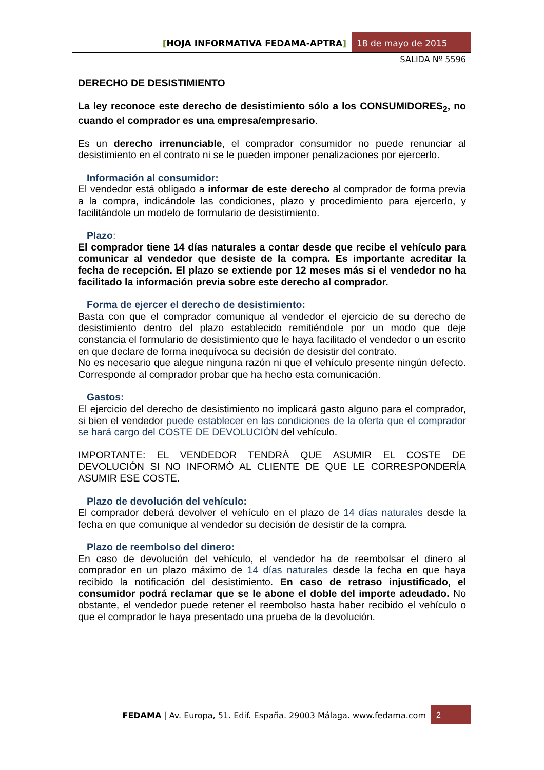[HOJA INFORMATIVA FEDAMA-APTRA]
18 de mayo de 2015
SALIDA Nº 5596
DERECHO DE DESISTIMIENTO
La ley reconoce este derecho de desistimiento sólo a los CONSUMIDORES<sub>2</sub>, no cuando el comprador es una empresa/empresario.
Es un derecho irrenunciable, el comprador consumidor no puede renunciar al desistimiento en el contrato ni se le pueden imponer penalizaciones por ejercerlo.
Información al consumidor:
El vendedor está obligado a informar de este derecho al comprador de forma previa a la compra, indicándole las condiciones, plazo y procedimiento para ejercerlo, y facilitándole un modelo de formulario de desistimiento.
Plazo:
El comprador tiene 14 días naturales a contar desde que recibe el vehículo para comunicar al vendedor que desiste de la compra. Es importante acreditar la fecha de recepción. El plazo se extiende por 12 meses más si el vendedor no ha facilitado la información previa sobre este derecho al comprador.
Forma de ejercer el derecho de desistimiento:
Basta con que el comprador comunique al vendedor el ejercicio de su derecho de desistimiento dentro del plazo establecido remitiéndole por un modo que deje constancia el formulario de desistimiento que le haya facilitado el vendedor o un escrito en que declare de forma inequívoca su decisión de desistir del contrato.
No es necesario que alegue ninguna razón ni que el vehículo presente ningún defecto. Corresponde al comprador probar que ha hecho esta comunicación.
Gastos:
El ejercicio del derecho de desistimiento no implicará gasto alguno para el comprador, si bien el vendedor puede establecer en las condiciones de la oferta que el comprador se hará cargo del COSTE DE DEVOLUCIÓN del vehículo.
IMPORTANTE: EL VENDEDOR TENDRÁ QUE ASUMIR EL COSTE DE DEVOLUCIÓN SI NO INFORMÓ AL CLIENTE DE QUE LE CORRESPONDERÍA ASUMIR ESE COSTE.
Plazo de devolución del vehículo:
El comprador deberá devolver el vehículo en el plazo de 14 días naturales desde la fecha en que comunique al vendedor su decisión de desistir de la compra.
Plazo de reembolso del dinero:
En caso de devolución del vehículo, el vendedor ha de reembolsar el dinero al comprador en un plazo máximo de 14 días naturales desde la fecha en que haya recibido la notificación del desistimiento. En caso de retraso injustificado, el consumidor podrá reclamar que se le abone el doble del importe adeudado. No obstante, el vendedor puede retener el reembolso hasta haber recibido el vehículo o que el comprador le haya presentado una prueba de la devolución.
FEDAMA | Av. Europa, 51. Edif. España. 29003 Málaga. www.fedama.com
2